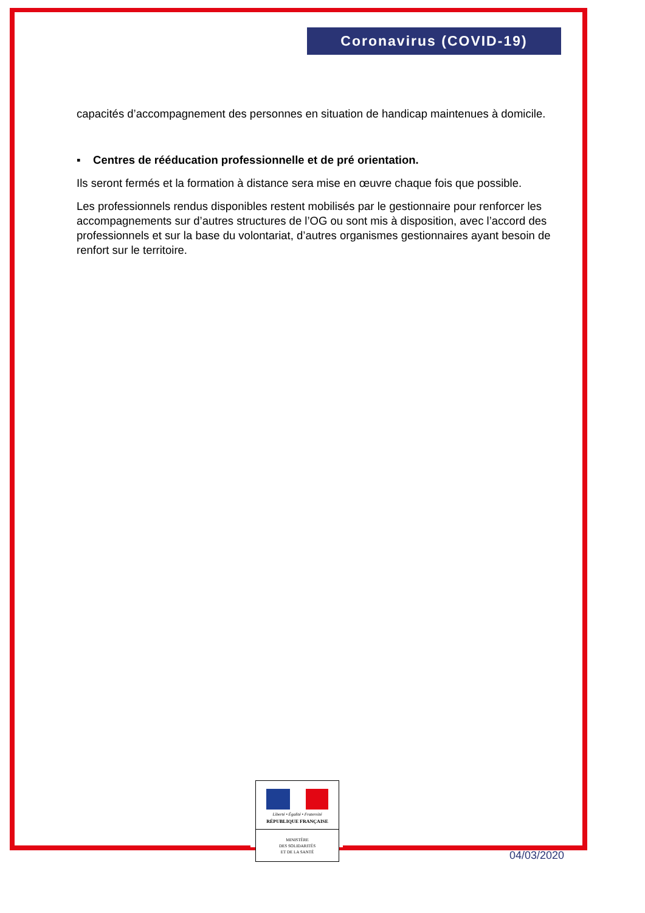Coronavirus (COVID-19)
capacités d’accompagnement des personnes en situation de handicap maintenues à domicile.
▪ Centres de rééducation professionnelle et de pré orientation.
Ils seront fermés et la formation à distance sera mise en œuvre chaque fois que possible.
Les professionnels rendus disponibles restent mobilisés par le gestionnaire pour renforcer les accompagnements sur d’autres structures de l’OG ou sont mis à disposition, avec l’accord des professionnels et sur la base du volontariat, d’autres organismes gestionnaires ayant besoin de renfort sur le territoire.
Liberté • Égalité • Fraternité
RÉPUBLIQUE FRANÇAISE
MINISTÈRE
DES SOLIDARITÉS
ET DE LA SANTÉ
04/03/2020